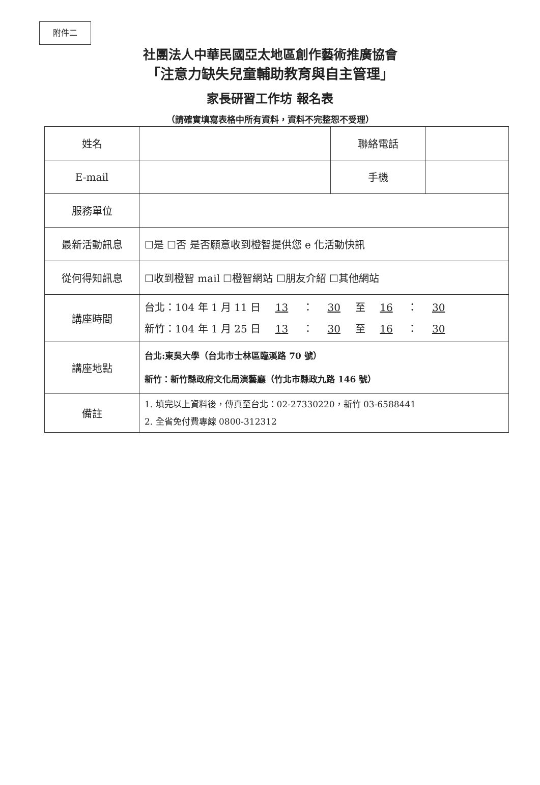附件二
社團法人中華民國亞太地區創作藝術推廣協會
「注意力缺失兒童輔助教育與自主管理」
家長研習工作坊 報名表
（請確實填寫表格中所有資料，資料不完整恕不受理）
| 姓名 | | 聯絡電話 | |
| E-mail | | 手機 | |
| 服務單位 | | | |
| 最新活動訊息 | ☐是 ☐否 是否願意收到橙智提供您 e 化活動快訊 | | |
| 從何得知訊息 | ☐收到橙智 mail ☐橙智網站 ☐朋友介紹 ☐其他網站 | | |
| 講座時間 | 台北：104 年 1 月 11 日 13 ： 30 至 16 ： 30 新竹：104 年 1 月 25 日 13 ： 30 至 16 ： 30 | | |
| 講座地點 | 台北:東吳大學（台北市士林區臨溪路 70 號） 新竹：新竹縣政府文化局演藝廳（竹北市縣政九路 146 號） | | |
| 備註 | 1. 填完以上資料後，傳真至台北：02-27330220，新竹 03-6588441 2. 全省免付費專線 0800-312312 | | |